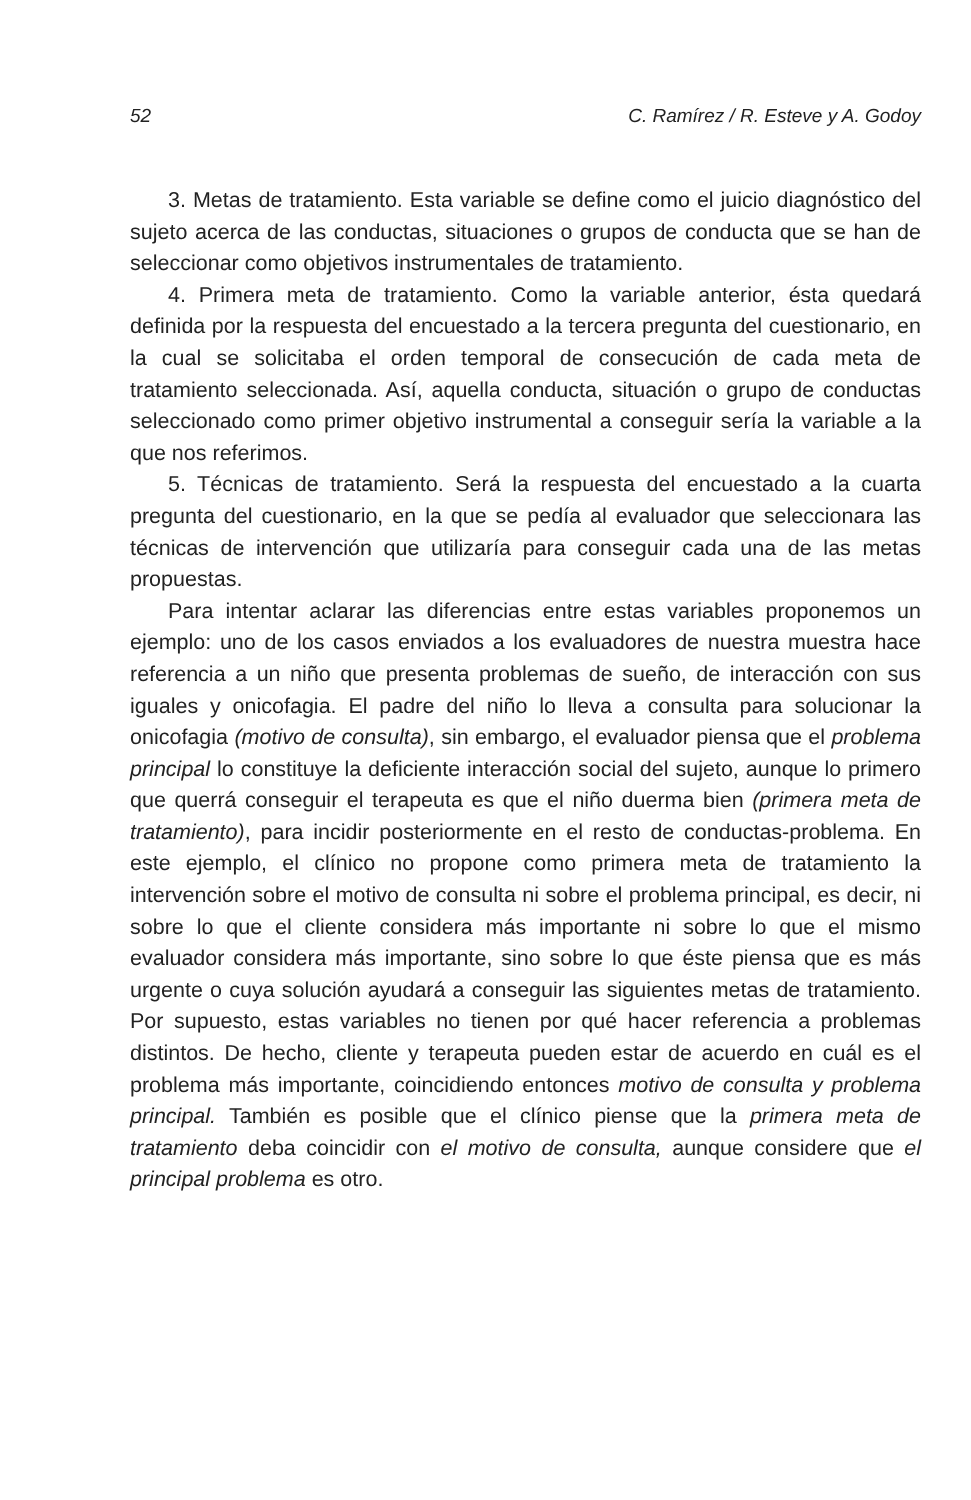52 C. Ramírez / R. Esteve y A. Godoy
3. Metas de tratamiento. Esta variable se define como el juicio diagnóstico del sujeto acerca de las conductas, situaciones o grupos de conducta que se han de seleccionar como objetivos instrumentales de tratamiento.
4. Primera meta de tratamiento. Como la variable anterior, ésta quedará definida por la respuesta del encuestado a la tercera pregunta del cuestionario, en la cual se solicitaba el orden temporal de consecución de cada meta de tratamiento seleccionada. Así, aquella conducta, situación o grupo de conductas seleccionado como primer objetivo instrumental a conseguir sería la variable a la que nos referimos.
5. Técnicas de tratamiento. Será la respuesta del encuestado a la cuarta pregunta del cuestionario, en la que se pedía al evaluador que seleccionara las técnicas de intervención que utilizaría para conseguir cada una de las metas propuestas.
Para intentar aclarar las diferencias entre estas variables proponemos un ejemplo: uno de los casos enviados a los evaluadores de nuestra muestra hace referencia a un niño que presenta problemas de sueño, de interacción con sus iguales y onicofagia. El padre del niño lo lleva a consulta para solucionar la onicofagia (motivo de consulta), sin embargo, el evaluador piensa que el problema principal lo constituye la deficiente interacción social del sujeto, aunque lo primero que querrá conseguir el terapeuta es que el niño duerma bien (primera meta de tratamiento), para incidir posteriormente en el resto de conductas-problema. En este ejemplo, el clínico no propone como primera meta de tratamiento la intervención sobre el motivo de consulta ni sobre el problema principal, es decir, ni sobre lo que el cliente considera más importante ni sobre lo que el mismo evaluador considera más importante, sino sobre lo que éste piensa que es más urgente o cuya solución ayudará a conseguir las siguientes metas de tratamiento. Por supuesto, estas variables no tienen por qué hacer referencia a problemas distintos. De hecho, cliente y terapeuta pueden estar de acuerdo en cuál es el problema más importante, coincidiendo entonces motivo de consulta y problema principal. También es posible que el clínico piense que la primera meta de tratamiento deba coincidir con el motivo de consulta, aunque considere que el principal problema es otro.